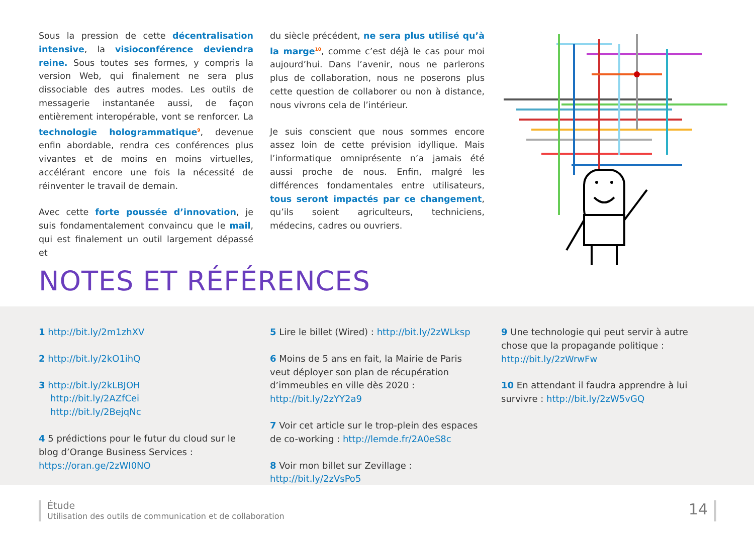Sous la pression de cette décentralisation intensive, la visioconférence deviendra reine. Sous toutes ses formes, y compris la version Web, qui finalement ne sera plus dissociable des autres modes. Les outils de messagerie instantanée aussi, de façon entièrement interopérable, vont se renforcer. La technologie hologrammatique<sup>9</sup>, devenue enfin abordable, rendra ces conférences plus vivantes et de moins en moins virtuelles, accélérant encore une fois la nécessité de réinventer le travail de demain.
Avec cette forte poussée d’innovation, je suis fondamentalement convaincu que le mail, qui est finalement un outil largement dépassé et
du siècle précédent, ne sera plus utilisé qu’à la marge<sup>10</sup>, comme c’est déjà le cas pour moi aujourd’hui. Dans l’avenir, nous ne parlerons plus de collaboration, nous ne poserons plus cette question de collaborer ou non à distance, nous vivrons cela de l’intérieur.
Je suis conscient que nous sommes encore assez loin de cette prévision idyllique. Mais l’informatique omniprésente n’a jamais été aussi proche de nous. Enfin, malgré les différences fondamentales entre utilisateurs, tous seront impactés par ce changement, qu’ils soient agriculteurs, techniciens, médecins, cadres ou ouvriers.
NOTES ET RÉFÉRENCES
1 http://bit.ly/2m1zhXV
2 http://bit.ly/2kO1ihQ
3 http://bit.ly/2kLBJOH
http://bit.ly/2AZfCei
http://bit.ly/2BejqNc
4 5 prédictions pour le futur du cloud sur le blog d’Orange Business Services : https://oran.ge/2zWI0NO
5 Lire le billet (Wired) : http://bit.ly/2zWLksp
6 Moins de 5 ans en fait, la Mairie de Paris veut déployer son plan de récupération d’immeubles en ville dès 2020 : http://bit.ly/2zYY2a9
7 Voir cet article sur le trop-plein des espaces de co-working : http://lemde.fr/2A0eS8c
8 Voir mon billet sur Zevillage : http://bit.ly/2zVsPo5
9 Une technologie qui peut servir à autre chose que la propagande politique : http://bit.ly/2zWrwFw
10 En attendant il faudra apprendre à lui survivre : http://bit.ly/2zW5vGQ
Étude
Utilisation des outils de communication et de collaboration
14